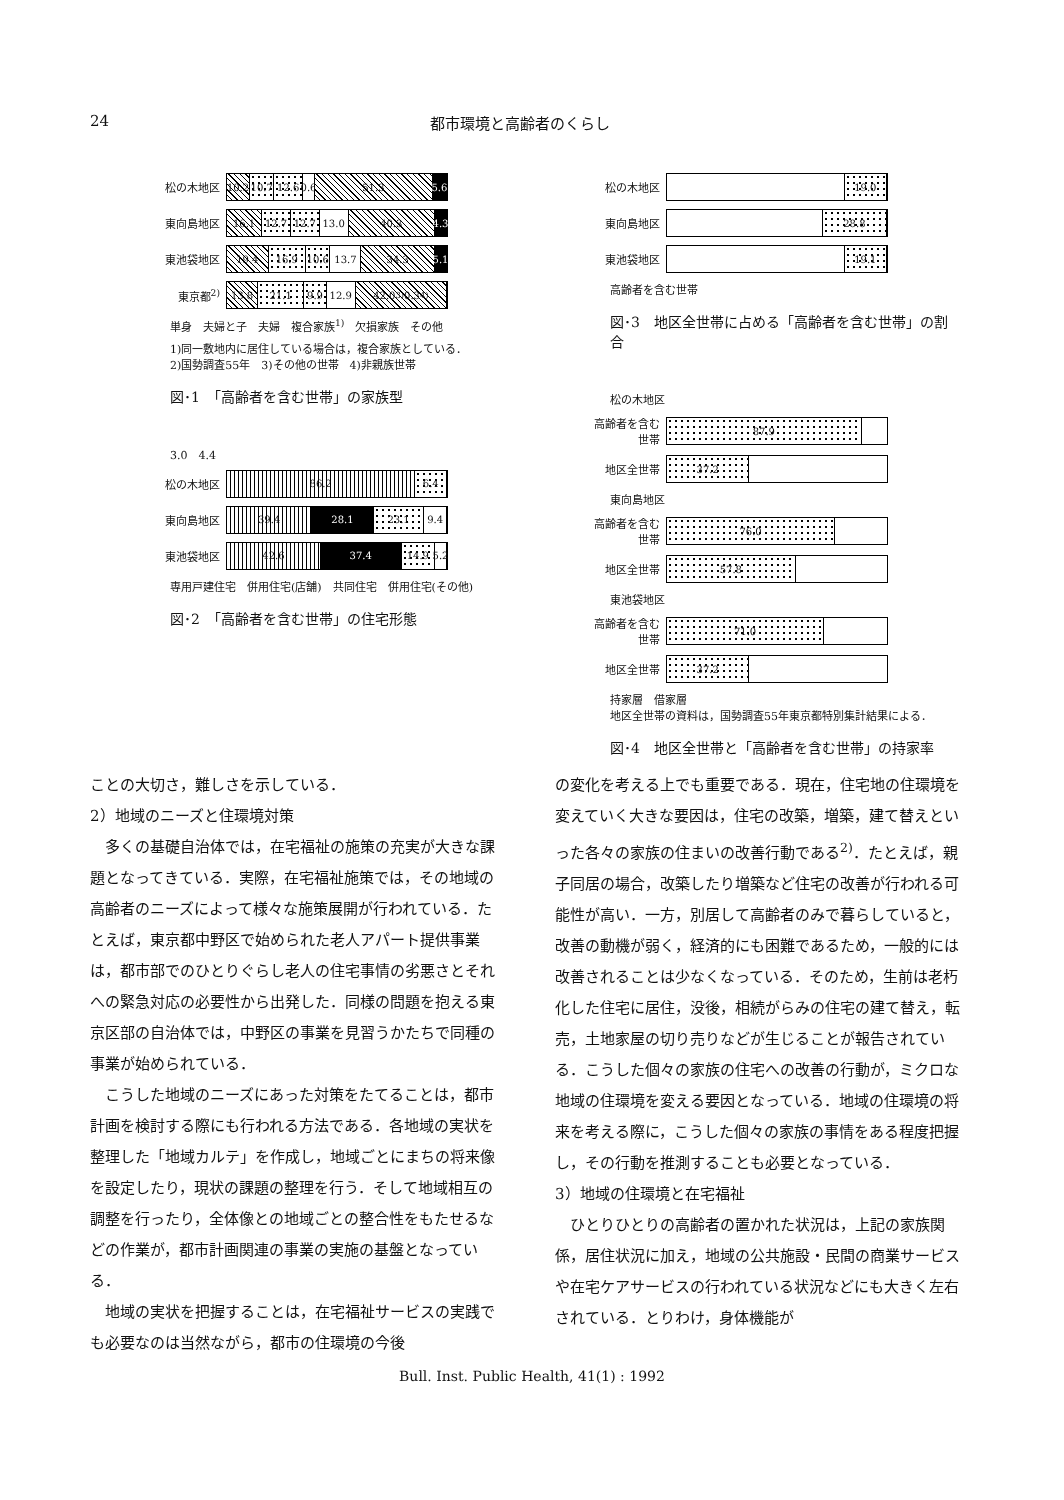24 都市環境と高齢者のくらし
松の木地区
10.2 10.7 12.6 0.6 51.3 5.6
東向島地区
16.1 12.7 12.7 13.0 40.3 4.3
東池袋地区
19.4 16.9 10.6 13.7 34.3 5.1
東京都<sup>2)</sup>
13.8 21.1 9.9 12.9 42.0<sup>3)</sup> 0.3<sup>4)</sup>
単身　夫婦と子　夫婦　複合家族<sup>1)</sup>　欠損家族　その他
1)同一敷地内に居住している場合は，複合家族としている．
2)国勢調査55年　3)その他の世帯　4)非親族世帯
図･1　「高齢者を含む世帯」の家族型
3.0　4.4
松の木地区
86.2 6.4
東向島地区
39.4 28.1 23.1 9.4
東池袋地区
42.6 37.4 14.9 5.2
専用戸建住宅　併用住宅(店舗)　共同住宅　併用住宅(その他)
図･2　「高齢者を含む世帯」の住宅形態
松の木地区
19.0
東向島地区
28.8
東池袋地区
19.1
高齢者を含む世帯
図･3　地区全世帯に占める「高齢者を含む世帯」の割合
松の木地区
高齢者を含む世帯
87.9
地区全世帯
37.2
東向島地区
高齢者を含む世帯
76.0
地区全世帯
57.8
東池袋地区
高齢者を含む世帯
71.0
地区全世帯
37.2
持家層　借家層
地区全世帯の資料は，国勢調査55年東京都特別集計結果による．
図･4　地区全世帯と「高齢者を含む世帯」の持家率
ことの大切さ，難しさを示している．
2）地域のニーズと住環境対策
多くの基礎自治体では，在宅福祉の施策の充実が大きな課題となってきている．実際，在宅福祉施策では，その地域の高齢者のニーズによって様々な施策展開が行われている．たとえば，東京都中野区で始められた老人アパート提供事業は，都市部でのひとりぐらし老人の住宅事情の劣悪さとそれへの緊急対応の必要性から出発した．同様の問題を抱える東京区部の自治体では，中野区の事業を見習うかたちで同種の事業が始められている．
こうした地域のニーズにあった対策をたてることは，都市計画を検討する際にも行われる方法である．各地域の実状を整理した「地域カルテ」を作成し，地域ごとにまちの将来像を設定したり，現状の課題の整理を行う．そして地域相互の調整を行ったり，全体像との地域ごとの整合性をもたせるなどの作業が，都市計画関連の事業の実施の基盤となっている．
地域の実状を把握することは，在宅福祉サービスの実践でも必要なのは当然ながら，都市の住環境の今後
の変化を考える上でも重要である．現在，住宅地の住環境を変えていく大きな要因は，住宅の改築，増築，建て替えといった各々の家族の住まいの改善行動である<sup>2)</sup>．たとえば，親子同居の場合，改築したり増築など住宅の改善が行われる可能性が高い．一方，別居して高齢者のみで暮らしていると，改善の動機が弱く，経済的にも困難であるため，一般的には改善されることは少なくなっている．そのため，生前は老朽化した住宅に居住，没後，相続がらみの住宅の建て替え，転売，土地家屋の切り売りなどが生じることが報告されている．こうした個々の家族の住宅への改善の行動が，ミクロな地域の住環境を変える要因となっている．地域の住環境の将来を考える際に，こうした個々の家族の事情をある程度把握し，その行動を推測することも必要となっている．
3）地域の住環境と在宅福祉
ひとりひとりの高齢者の置かれた状況は，上記の家族関係，居住状況に加え，地域の公共施設・民間の商業サービスや在宅ケアサービスの行われている状況などにも大きく左右されている．とりわけ，身体機能が
Bull. Inst. Public Health, 41(1) : 1992